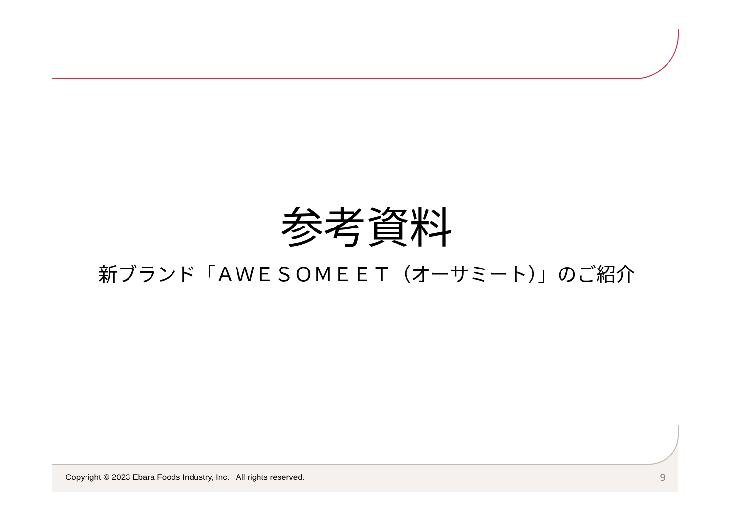参考資料
新ブランド「ＡＷＥＳＯＭＥＥＴ（オーサミート）」のご紹介
Copyright © 2023 Ebara Foods Industry, Inc. All rights reserved.
9